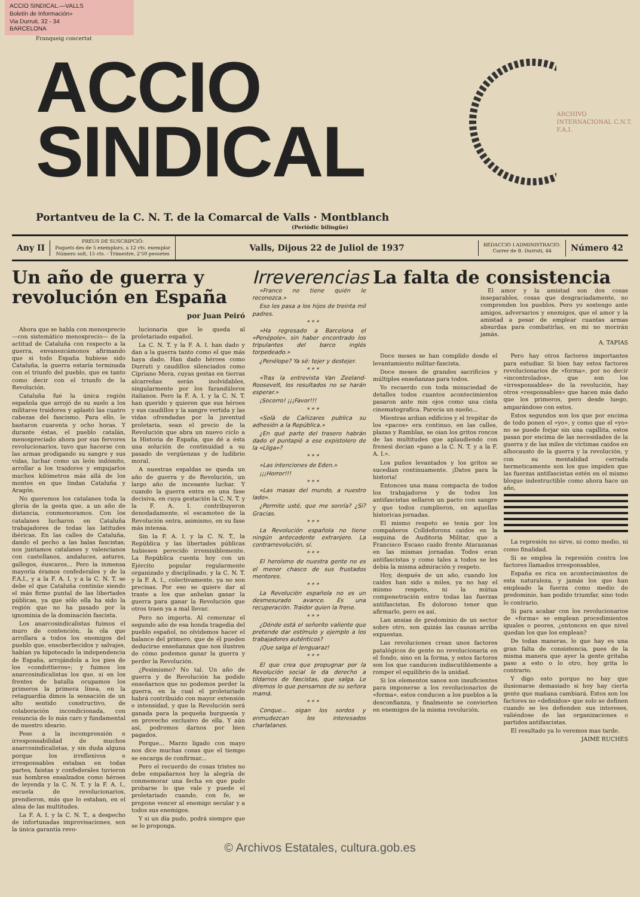ACCIO SINDICAL.—VALLS
Boletín de Información»
Via Durruti, 32 - 34
BARCELONA
Franqueig concertat
ACCIO
SINDICAL
ARCHIVO INTERNACIONAL C.N.T. F.A.I.
Portantveu de la C. N. T. de la Comarcal de Valls · Montblanch
(Periòdic bilingüe)
Any II
PREUS DE SUSCRIPCIÓ:
Paquets des de 5 exemplars, a 12 cts. exemplar
Número solt, 15 cts. - Trimestre, 2'50 pessetes
Valls, Dijous 22 de Juliol de 1937
REDACCIO I ADMINISTRACIO:
Carrer de B. Durruti, 44
Número 42
Un año de guerra y revolución en España
por Juan Peiró
Ahora que se habla con menosprecio —con sistemático menosprecio— de la actitud de Cataluña con respecto a la guerra, envanezcámonos afirmando que si todo España hubiese sido Cataluña, la guerra estaría terminada con el triunfo del pueblo, que es tanto como decir con el triunfo de la Revolución.
Cataluña fué la única región española que arrojó de su suelo a los militares traidores y aplastó las cuatro cabezas del fascismo. Para ello, le bastaron cuarenta y ocho horas. Y durante éstas, el pueblo catalán, menospreciado ahora por sus fervores revolucionarios, tuvo que hacerse con las armas prodigando su sangre y sus vidas, luchar como un león indómito, arrollar a los traidores y empujarlos muchos kilómetros más allá de los montes en que lindan Cataluña y Aragón.
No queremos los catalanes toda la gloria de la gesta que, a un año de distancia, conmemoramos. Con los catalanes lucharon en Cataluña trabajadores de todas las latitudes ibéricas. En las calles de Cataluña, dando el pecho a las balas fascistas, nos juntamos catalanes y valencianos con castellanos, andaluces, astures, gallegos, éuscaros... Pero la inmensa mayoría éramos confederales y de la F.A.I., y a la F. A. I. y a la C. N. T. se debe el que Cataluña continúe siendo el más firme puntal de las libertades públicas, ya que sólo ella ha sido la región que no ha pasado por la ignominia de la dominación fascista.
Los anarcosindicalistas fuimos el muro de contención, la ola que arrollara a todos los enemigos del pueblo que, ensoberbecidos y salvajes, habían ya hipotecado la independencia de España, arrojándola a los pies de los «condottieros»; y fuimos los anarcosindicalistas los que, si en los frentes de batalla ocupamos los primeros la primera línea, en la retaguardia dimos la sensación de un alto sentido constructivo, de colaboración incondicionada, con renuncia de lo más caro y fundamental de nuestro ideario.
Pese a la incomprensión e irresponsabilidad de muchos anarcosindicalistas, y sin duda alguna porque los irreflexivos e irresponsables estaban en todas partes, faistas y confederales tuvieron sus hombres ensalzados como héroes de leyenda y la C. N. T. y la F. A. I., escuela de revolucionarios, prendieron, más que lo estaban, en el alma de las multitudes.
La F. A. I. y la C. N. T., a despecho de infortunadas improvisaciones, son la única garantía revo-
lucionaria que le queda al proletariado español.
La C. N. T. y la F. A. I. han dado y dan a la guerra tanto como el que más haya dado. Han dado héroes como Durruti y caudillos silenciados como Cipriano Mera, cuyas gestas en tierras alcarreñas serán inolvidables, singularmente por los farandúleros italianos. Pero la F. A. I. y la C. N. T. han querido y quieren que sus héroes y sus caudillos y la sangre vertida y las vidas ofrendadas por la juventud proletaria, sean el precio de la Revolución que abra un nuevo ciclo a la Historia de España, que dé a ésta una solución de continuidad a su pasado de vergüenzas y de ludibrio moral.
A nuestras espaldas se queda un año de guerra y de Revolución, un largo año de incesante luchar. Y cuando la guerra entra en una fase decisiva, en cuya gestación la C. N. T. y la F. A. I. contribuyeron denodadamente, el escamoteo de la Revolución entra, asimismo, en su fase más intensa.
Sin la F. A. I. y la C. N. T., la República y las libertades públicas hubiesen perecido irremisiblemente. La República cuenta hoy con un Ejército popular regularmente organizado y disciplinado, y la C. N. T. y la F. A. I., colectivamente, ya no son precisas. Por eso se quiere dar al traste a los que anhelan ganar la guerra para ganar la Revolución que otros traen ya a mal llevar.
Pero no importa. Al comenzar el segundo año de esa honda tragedia del pueblo español, no olvidemos hacer el balance del primero, que de él pueden deducirse enseñanzas que nos ilustren de cómo podemos ganar la guerra y perder la Revolución.
¿Pesimismo? No tal. Un año de guerra y de Revolución ha podido enseñarnos que no podemos perder la guerra, en la cual el proletariado habrá contribuido con mayor extensión e intensidad, y que la Revolución será ganada para la pequeña burguesía y en provecho exclusivo de ella. Y aún así, podremos darnos por bien pagados.
Porque... Marzo ligado con mayo nos dice muchas cosas que el tiempo se encarga de confirmar...
Pero el recuerdo de cosas tristes no debe empañarnos hoy la alegría de conmemorar una fecha en que pudo probarse lo que vale y puede el proletariado cuando, con fe, se propone vencer al enemigo secular y a todos sus enemigos.
Y si un día pudo, podrá siempre que se lo proponga.
Irreverencias
«Franco no tiene quién le reconozca.»
Eso les pasa a los hijos de treinta mil padres.
* * *
«Ha regresado a Barcelona el «Penépole», sin haber encontrado los tripulantes del barco inglés torpedeado.»
¿Penélope? Ya sé: tejer y destejer.
* * *
«Tras la entrevista Van Zeeland-Roosevelt, los resultados no se harán esperar.»
¡Socorro! ¡¡¡Favor!!!
* * *
«Solà de Cañizares publica su adhesión a la República.»
¿En qué parte del trasero habrán dado el puntapié a ese expistolero de la «Lliga»?
* * *
«Las intenciones de Eden.»
¡¡¡Horror!!!
* * *
«Las masas del mundo, a nuestro lado».
¿Permite usté, que me sonría? ¿Sí? Gracias.
* * *
La Revolución española no tiene ningún antecedente extranjero. La contrarrevolución, sí.
* * *
El heroísmo de nuestra gente no es el menor chasco de sus frustados mentores.
* * *
La Revolución española no es un desmesurado avance. Es una recuperación. Traidor quien la frene.
* * *
¿Dónde está el señorito valiente que pretende dar estímulo y ejemplo a los trabajadores auténticos?
¡Que salga el lenguaraz!
* * *
El que crea que propugnar por la Revolución social le da derecho a tildarnos de fascistas, que salga. Le diremos lo que pensamos de su señora mamá.
* * *
Conque... oigan los sordos y enmudezcan los interesados charlatanes.
La falta de consistencia
El amor y la amistad son dos cosas inseparables, cosas que desgraciadamente, no comprenden los pueblos. Pero yo sostengo ante amigos, adversarios y enemigos, que el amor y la amistad a pesar de emplear cuantas armas absurdas para combatirlas, en mi no morirán jamás.
A. TAPIAS
Doce meses se han complido desde el levantamiento militar-fascista.
Doce meses de grandes sacrificios y múltiples enseñanzas para todos.
Yo recuerdo con toda minuciedad de detalles todos cuantos acontecimientos pasaron ante mis ojos como una cinta cinematografica. Parecia un sueño...
Mientras ardian edificios y el trepitar de los «pacos» era continuo, en las calles, plazas y Ramblas, se oian los gritos roncos de las multitudes que aplaudiendo con frenesi decian «paso a la C. N. T. y a la F. A. I.».
Los puños levantados y los gritos se sucedian continuamente. ¡Datos para la historia!
Entonces una masa compacta de todos los trabajadores y de todos los antifascistas sellaron un pacto con sangre y que todos cumplieron, en aquellas historicas jornadas.
El mismo respeto se tenia por los compañeros Colldeforons caidos en la esquina de Auditoria Militar, que a Francisco Escaso caido frente Atarazanas en las mismas jornadas. Todos eran antifascistas y como tales a todos se les debia la misma admiración y respeto.
Hoy, después de un año, cuando los caidos han sido a miles, ya no hay el mismo respeto, ni la mútua compenetración entre todas las fuerzas antifascistas. Es doloroso tener que afirmarlo, pero es así.
Lan ansias de predominio de un sector sobre otro, son quizás las causas arriba expuestas.
Las revoluciones crean unos factores patalógicos de gente no revolucionaria en el fondo, sino en la forma, y estos factores son los que canducen indiscutiblemente a romper el equilibrio de la unidad.
Si los elementos sanos son insuficientes para imponerse a los revolucionarios de «forma», estos conducen a los pueblos a la desconfianza, y finalmente se convierten en enemigos de la misma revolución.
Pero hay otros factores importantes para estudiar. Si bien hay estos factores revolucionarios de «forma», por no decir «incontrolados», que son los «irresponsables» de la revolución, hay otros «responsables» que hacen más daño que los primeros, pero desde luego, amparándose con estos.
Estos segundos son los que por encima de todo ponen el «yo», y como que el «yo» no se puede forjar sin una capillita, estos pasan por encima de las necesidades de la guerra y de las miles de víctimas caidos en alhocausto de la guerra y la revolución, y con su mentalidad cerrada hermeticamente son los que impiden que las fuerzas antifascistas estén en el mismo bloque indestructible como ahora hace un año,
La represión no sirve, ni como medio, ni como finalidad.
Si se emplea la represión contra los factores llamados irresponsables,
España es rica en acontecimientos de esta naturaleza, y jamás los que han empleado la fuerza como medio de predominio, han podido triumfar, sino todo lo contrario.
Si para acabar con los revolucionarios de «forma» se emplean procedimientos iguales o peores, ¿entonces en que nivel quedan los que los emplean?
De todas maneras, lo que hay es una gran falta de consistencia, pues de la misma manera que ayer la gente gritaba paso a esto o lo otro, hoy grita lo contrario.
Y digo esto porque no hay que ilusionarse demasiado si hoy hay cierta gente que mañana cambiará. Estos son los factores no «definidos» que solo se definen cuando se les defienden sus intereses, valiéndose de las organizaciones o partidos antifascistas.
El resultado ya lo veremos mas tarde.
JAIME RUCHES
© Archivos Estatales, cultura.gob.es